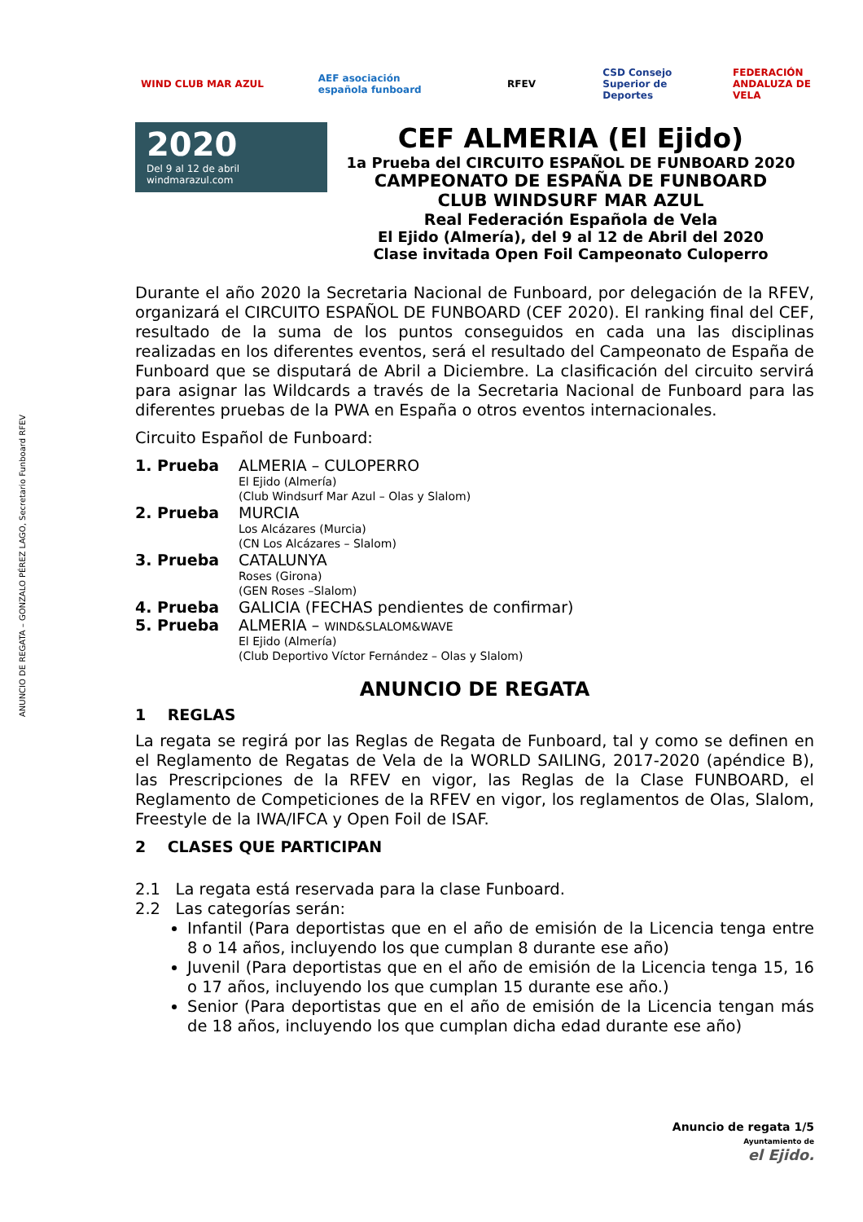ANUNCIO DE REGATA – GONZALO PÉREZ LAGO, Secretario Funboard RFEV
WIND CLUB MAR AZUL
AEF asociación española funboard
RFEV
CSD Consejo Superior de Deportes
FEDERACIÓN ANDALUZA DE VELA
2020
Del 9 al 12 de abril windmarazul.com
CEF ALMERIA (El Ejido)
1a Prueba del CIRCUITO ESPAÑOL DE FUNBOARD 2020
CAMPEONATO DE ESPAÑA DE FUNBOARD
CLUB WINDSURF MAR AZUL
Real Federación Española de Vela
El Ejido (Almería), del 9 al 12 de Abril del 2020
Clase invitada Open Foil Campeonato Culoperro
Durante el año 2020 la Secretaria Nacional de Funboard, por delegación de la RFEV, organizará el CIRCUITO ESPAÑOL DE FUNBOARD (CEF 2020). El ranking final del CEF, resultado de la suma de los puntos conseguidos en cada una las disciplinas realizadas en los diferentes eventos, será el resultado del Campeonato de España de Funboard que se disputará de Abril a Diciembre. La clasificación del circuito servirá para asignar las Wildcards a través de la Secretaria Nacional de Funboard para las diferentes pruebas de la PWA en España o otros eventos internacionales.
Circuito Español de Funboard:
1. Prueba ALMERIA – CULOPERRO
El Ejido (Almería)
(Club Windsurf Mar Azul – Olas y Slalom)
2. Prueba MURCIA
Los Alcázares (Murcia)
(CN Los Alcázares – Slalom)
3. Prueba CATALUNYA
Roses (Girona)
(GEN Roses –Slalom)
4. Prueba GALICIA (FECHAS pendientes de confirmar)
5. Prueba ALMERIA – WIND&SLALOM&WAVE
El Ejido (Almería)
(Club Deportivo Víctor Fernández – Olas y Slalom)
ANUNCIO DE REGATA
1 REGLAS
La regata se regirá por las Reglas de Regata de Funboard, tal y como se definen en el Reglamento de Regatas de Vela de la WORLD SAILING, 2017-2020 (apéndice B), las Prescripciones de la RFEV en vigor, las Reglas de la Clase FUNBOARD, el Reglamento de Competiciones de la RFEV en vigor, los reglamentos de Olas, Slalom, Freestyle de la IWA/IFCA y Open Foil de ISAF.
2 CLASES QUE PARTICIPAN
2.1 La regata está reservada para la clase Funboard.
2.2 Las categorías serán:
Infantil (Para deportistas que en el año de emisión de la Licencia tenga entre 8 o 14 años, incluyendo los que cumplan 8 durante ese año)
Juvenil (Para deportistas que en el año de emisión de la Licencia tenga 15, 16 o 17 años, incluyendo los que cumplan 15 durante ese año.)
Senior (Para deportistas que en el año de emisión de la Licencia tengan más de 18 años, incluyendo los que cumplan dicha edad durante ese año)
Anuncio de regata 1/5
Ayuntamiento de
el Ejido.